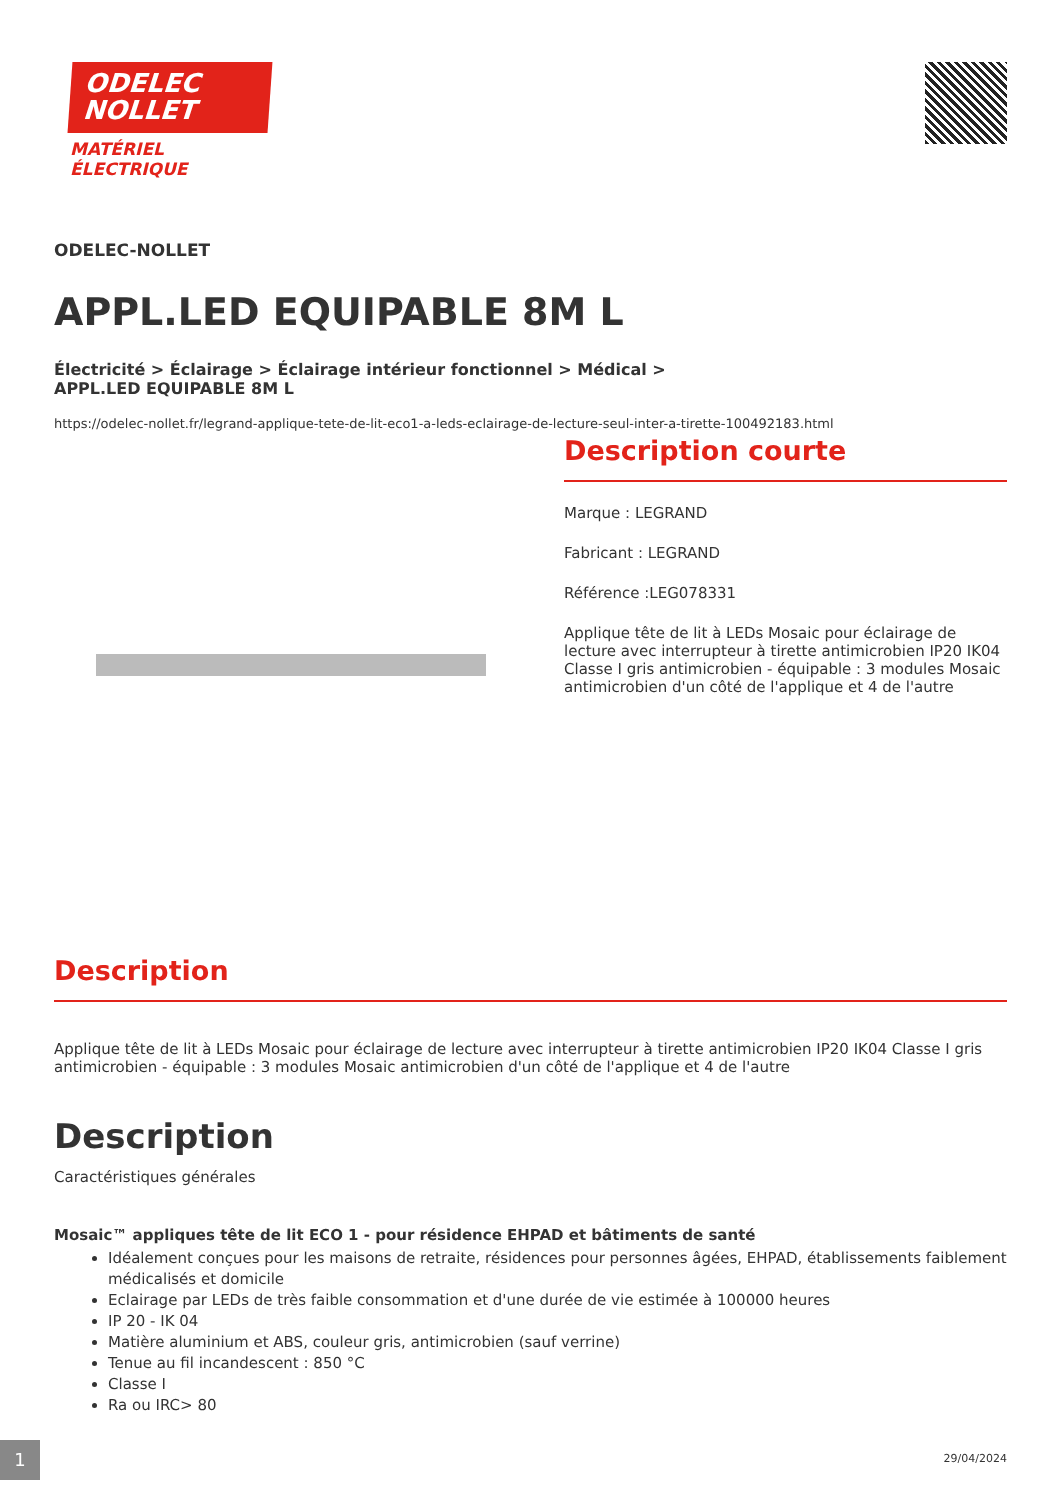ODELEC
NOLLET
MATÉRIEL ÉLECTRIQUE
ODELEC-NOLLET
APPL.LED EQUIPABLE 8M L
Électricité > Éclairage > Éclairage intérieur fonctionnel > Médical > APPL.LED EQUIPABLE 8M L
https://odelec-nollet.fr/legrand-applique-tete-de-lit-eco1-a-leds-eclairage-de-lecture-seul-inter-a-tirette-100492183.html
Description courte
Marque : LEGRAND
Fabricant : LEGRAND
Référence :LEG078331
Applique tête de lit à LEDs Mosaic pour éclairage de lecture avec interrupteur à tirette antimicrobien IP20 IK04 Classe I gris antimicrobien - équipable : 3 modules Mosaic antimicrobien d'un côté de l'applique et 4 de l'autre
Description
Applique tête de lit à LEDs Mosaic pour éclairage de lecture avec interrupteur à tirette antimicrobien IP20 IK04 Classe I gris antimicrobien - équipable : 3 modules Mosaic antimicrobien d'un côté de l'applique et 4 de l'autre
Description
Caractéristiques générales
Mosaic™ appliques tête de lit ECO 1 - pour résidence EHPAD et bâtiments de santé
Idéalement conçues pour les maisons de retraite, résidences pour personnes âgées, EHPAD, établissements faiblement médicalisés et domicile
Eclairage par LEDs de très faible consommation et d'une durée de vie estimée à 100000 heures
IP 20 - IK 04
Matière aluminium et ABS, couleur gris, antimicrobien (sauf verrine)
Tenue au fil incandescent : 850 °C
Classe I
Ra ou IRC> 80
1 29/04/2024